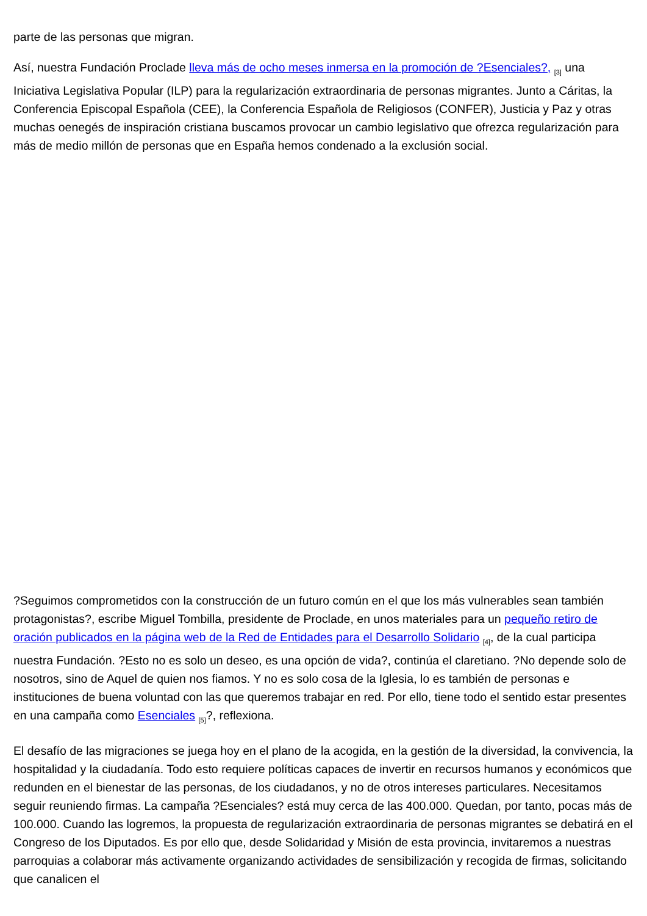parte de las personas que migran.
Así, nuestra Fundación Proclade lleva más de ocho meses inmersa en la promoción de ?Esenciales?, <sub>[3]</sub> una Iniciativa Legislativa Popular (ILP) para la regularización extraordinaria de personas migrantes. Junto a Cáritas, la Conferencia Episcopal Española (CEE), la Conferencia Española de Religiosos (CONFER), Justicia y Paz y otras muchas oenegés de inspiración cristiana buscamos provocar un cambio legislativo que ofrezca regularización para más de medio millón de personas que en España hemos condenado a la exclusión social.
?Seguimos comprometidos con la construcción de un futuro común en el que los más vulnerables sean también protagonistas?, escribe Miguel Tombilla, presidente de Proclade, en unos materiales para un pequeño retiro de oración publicados en la página web de la Red de Entidades para el Desarrollo Solidario <sub>[4]</sub>, de la cual participa nuestra Fundación. ?Esto no es solo un deseo, es una opción de vida?, continúa el claretiano. ?No depende solo de nosotros, sino de Aquel de quien nos fiamos. Y no es solo cosa de la Iglesia, lo es también de personas e instituciones de buena voluntad con las que queremos trabajar en red. Por ello, tiene todo el sentido estar presentes en una campaña como Esenciales <sub>[5]</sub>?, reflexiona.
El desafío de las migraciones se juega hoy en el plano de la acogida, en la gestión de la diversidad, la convivencia, la hospitalidad y la ciudadanía. Todo esto requiere políticas capaces de invertir en recursos humanos y económicos que redunden en el bienestar de las personas, de los ciudadanos, y no de otros intereses particulares. Necesitamos seguir reuniendo firmas. La campaña ?Esenciales? está muy cerca de las 400.000. Quedan, por tanto, pocas más de 100.000. Cuando las logremos, la propuesta de regularización extraordinaria de personas migrantes se debatirá en el Congreso de los Diputados. Es por ello que, desde Solidaridad y Misión de esta provincia, invitaremos a nuestras parroquias a colaborar más activamente organizando actividades de sensibilización y recogida de firmas, solicitando que canalicen el